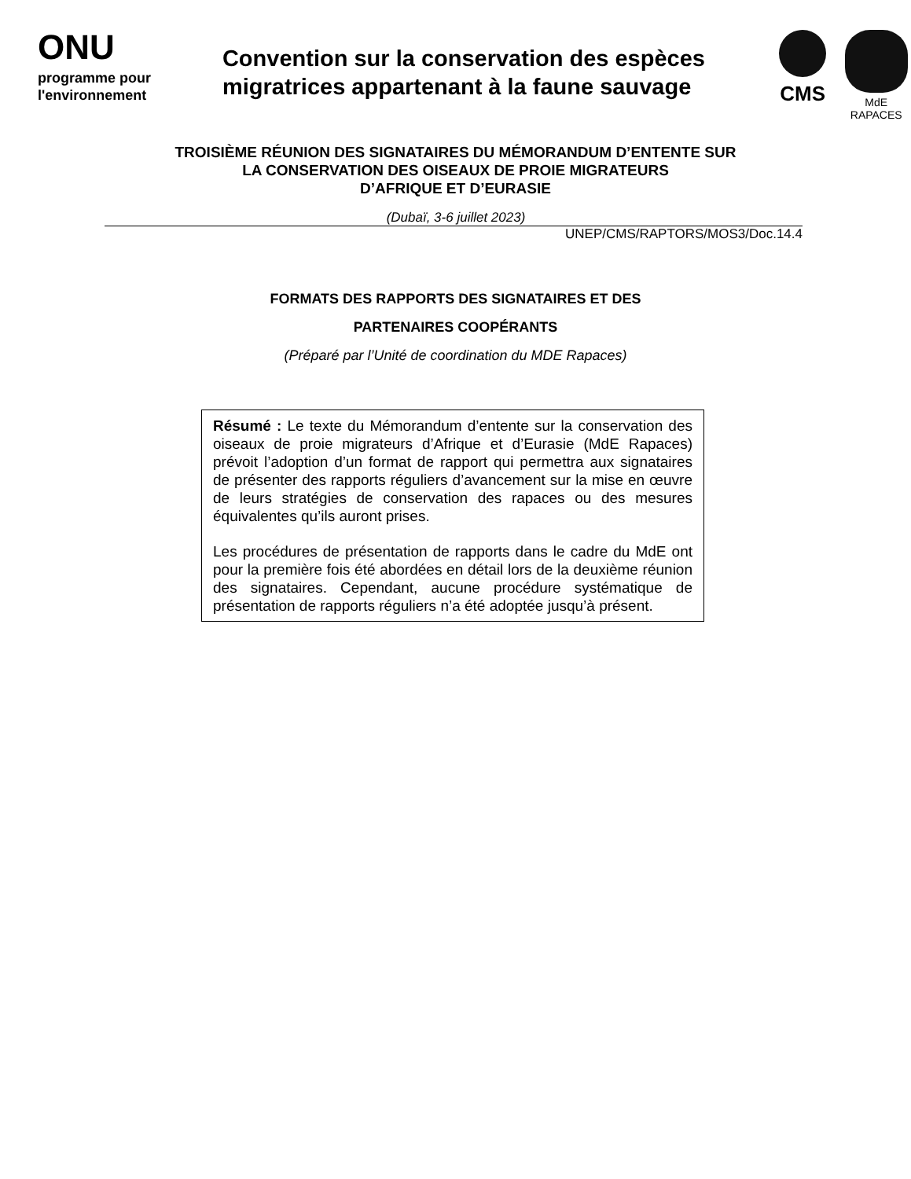ONU
programme pour
l'environnement
Convention sur la conservation des espèces migratrices appartenant à la faune sauvage
CMS
MdE
RAPACES
TROISIÈME RÉUNION DES SIGNATAIRES DU MÉMORANDUM D’ENTENTE SUR
LA CONSERVATION DES OISEAUX DE PROIE MIGRATEURS
D’AFRIQUE ET D’EURASIE
(Dubaï, 3-6 juillet 2023)
UNEP/CMS/RAPTORS/MOS3/Doc.14.4
FORMATS DES RAPPORTS DES SIGNATAIRES ET DES
PARTENAIRES COOPÉRANTS
(Préparé par l’Unité de coordination du MDE Rapaces)
Résumé : Le texte du Mémorandum d’entente sur la conservation des oiseaux de proie migrateurs d’Afrique et d’Eurasie (MdE Rapaces) prévoit l’adoption d’un format de rapport qui permettra aux signataires de présenter des rapports réguliers d’avancement sur la mise en œuvre de leurs stratégies de conservation des rapaces ou des mesures équivalentes qu’ils auront prises.
Les procédures de présentation de rapports dans le cadre du MdE ont pour la première fois été abordées en détail lors de la deuxième réunion des signataires. Cependant, aucune procédure systématique de présentation de rapports réguliers n’a été adoptée jusqu’à présent.